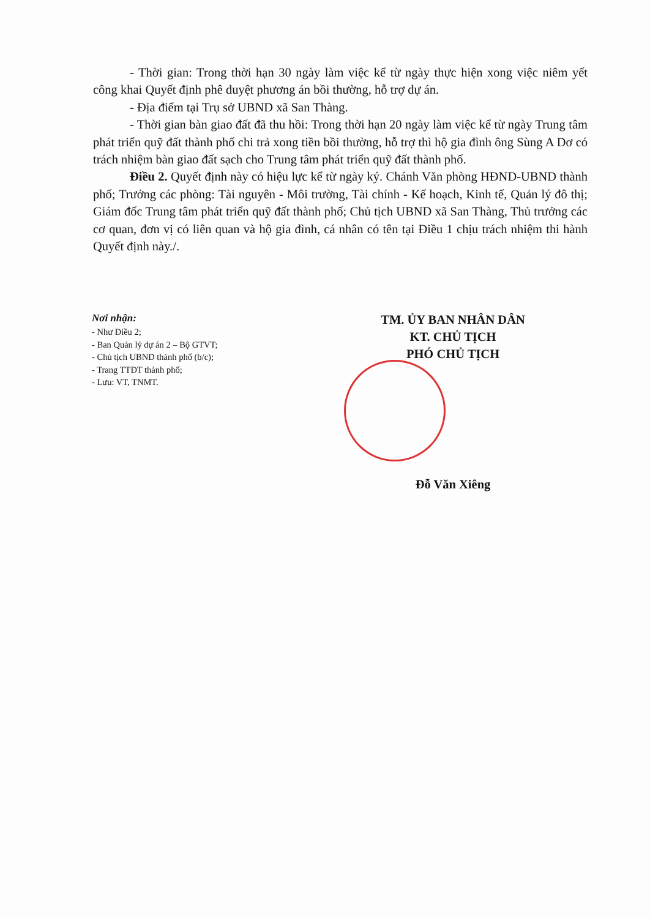- Thời gian: Trong thời hạn 30 ngày làm việc kể từ ngày thực hiện xong việc niêm yết công khai Quyết định phê duyệt phương án bồi thường, hỗ trợ dự án.
- Địa điểm tại Trụ sở UBND xã San Thàng.
- Thời gian bàn giao đất đã thu hồi: Trong thời hạn 20 ngày làm việc kể từ ngày Trung tâm phát triển quỹ đất thành phố chi trả xong tiền bồi thường, hỗ trợ thì hộ gia đình ông Sùng A Dơ có trách nhiệm bàn giao đất sạch cho Trung tâm phát triển quỹ đất thành phố.
Điều 2. Quyết định này có hiệu lực kể từ ngày ký. Chánh Văn phòng HĐND-UBND thành phố; Trưởng các phòng: Tài nguyên - Môi trường, Tài chính - Kế hoạch, Kinh tế, Quản lý đô thị; Giám đốc Trung tâm phát triển quỹ đất thành phố; Chủ tịch UBND xã San Thàng, Thủ trưởng các cơ quan, đơn vị có liên quan và hộ gia đình, cá nhân có tên tại Điều 1 chịu trách nhiệm thi hành Quyết định này./.
Nơi nhận:
- Như Điều 2;
- Ban Quản lý dự án 2 – Bộ GTVT;
- Chủ tịch UBND thành phố (b/c);
- Trang TTĐT thành phố;
- Lưu: VT, TNMT.
TM. ỦY BAN NHÂN DÂN
KT. CHỦ TỊCH
PHÓ CHỦ TỊCH
Đỗ Văn Xiêng